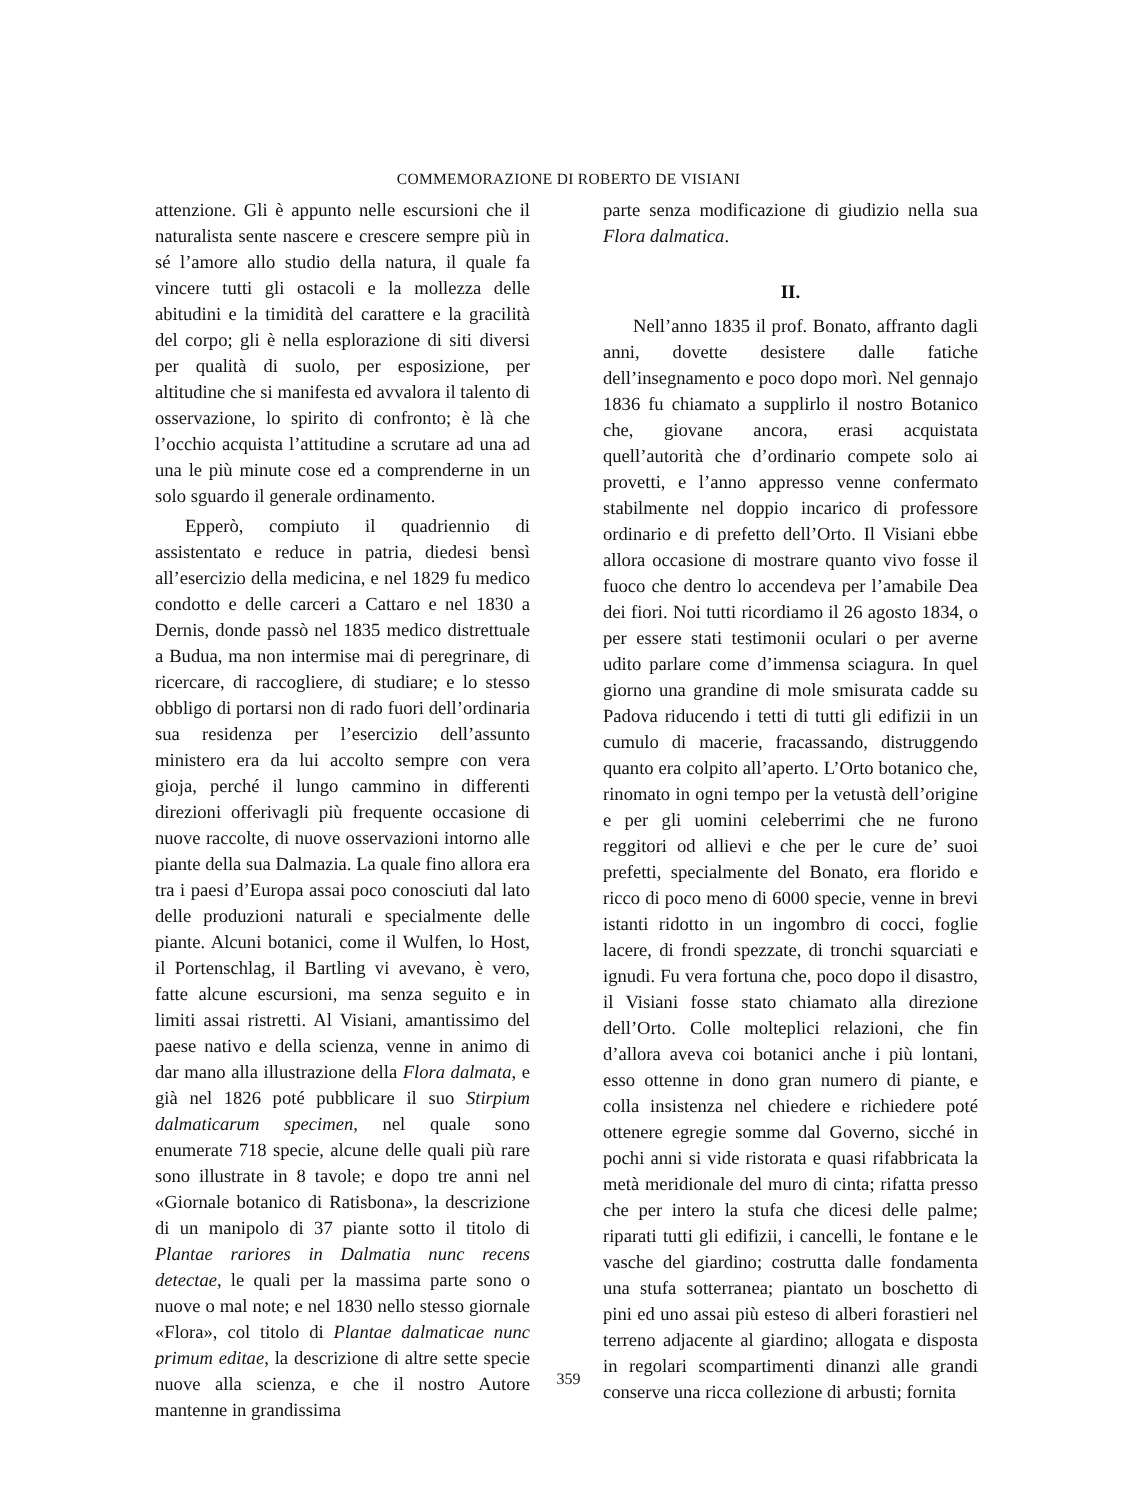COMMEMORAZIONE DI ROBERTO DE VISIANI
attenzione. Gli è appunto nelle escursioni che il naturalista sente nascere e crescere sempre più in sé l’amore allo studio della natura, il quale fa vincere tutti gli ostacoli e la mollezza delle abitudini e la timidità del carattere e la gracilità del corpo; gli è nella esplorazione di siti diversi per qualità di suolo, per esposizione, per altitudine che si manifesta ed avvalora il talento di osservazione, lo spirito di confronto; è là che l’occhio acquista l’attitudine a scrutare ad una ad una le più minute cose ed a comprenderne in un solo sguardo il generale ordinamento.
Epperò, compiuto il quadriennio di assistentato e reduce in patria, diedesi bensì all’esercizio della medicina, e nel 1829 fu medico condotto e delle carceri a Cattaro e nel 1830 a Dernis, donde passò nel 1835 medico distrettuale a Budua, ma non intermise mai di peregrinare, di ricercare, di raccogliere, di studiare; e lo stesso obbligo di portarsi non di rado fuori dell’ordinaria sua residenza per l’esercizio dell’assunto ministero era da lui accolto sempre con vera gioja, perché il lungo cammino in differenti direzioni offerivagli più frequente occasione di nuove raccolte, di nuove osservazioni intorno alle piante della sua Dalmazia. La quale fino allora era tra i paesi d’Europa assai poco conosciuti dal lato delle produzioni naturali e specialmente delle piante. Alcuni botanici, come il Wulfen, lo Host, il Portenschlag, il Bartling vi avevano, è vero, fatte alcune escursioni, ma senza seguito e in limiti assai ristretti. Al Visiani, amantissimo del paese nativo e della scienza, venne in animo di dar mano alla illustrazione della Flora dalmata, e già nel 1826 poté pubblicare il suo Stirpium dalmaticarum specimen, nel quale sono enumerate 718 specie, alcune delle quali più rare sono illustrate in 8 tavole; e dopo tre anni nel «Giornale botanico di Ratisbona», la descrizione di un manipolo di 37 piante sotto il titolo di Plantae rariores in Dalmatia nunc recens detectae, le quali per la massima parte sono o nuove o mal note; e nel 1830 nello stesso giornale «Flora», col titolo di Plantae dalmaticae nunc primum editae, la descrizione di altre sette specie nuove alla scienza, e che il nostro Autore mantenne in grandissima
parte senza modificazione di giudizio nella sua Flora dalmatica.
II.
Nell’anno 1835 il prof. Bonato, affranto dagli anni, dovette desistere dalle fatiche dell’insegnamento e poco dopo morì. Nel gennajo 1836 fu chiamato a supplirlo il nostro Botanico che, giovane ancora, erasi acquistata quell’autorità che d’ordinario compete solo ai provetti, e l’anno appresso venne confermato stabilmente nel doppio incarico di professore ordinario e di prefetto dell’Orto. Il Visiani ebbe allora occasione di mostrare quanto vivo fosse il fuoco che dentro lo accendeva per l’amabile Dea dei fiori. Noi tutti ricordiamo il 26 agosto 1834, o per essere stati testimonii oculari o per averne udito parlare come d’immensa sciagura. In quel giorno una grandine di mole smisurata cadde su Padova riducendo i tetti di tutti gli edifizii in un cumulo di macerie, fracassando, distruggendo quanto era colpito all’aperto. L’Orto botanico che, rinomato in ogni tempo per la vetustà dell’origine e per gli uomini celeberrimi che ne furono reggitori od allievi e che per le cure de’ suoi prefetti, specialmente del Bonato, era florido e ricco di poco meno di 6000 specie, venne in brevi istanti ridotto in un ingombro di cocci, foglie lacere, di frondi spezzate, di tronchi squarciati e ignudi. Fu vera fortuna che, poco dopo il disastro, il Visiani fosse stato chiamato alla direzione dell’Orto. Colle molteplici relazioni, che fin d’allora aveva coi botanici anche i più lontani, esso ottenne in dono gran numero di piante, e colla insistenza nel chiedere e richiedere poté ottenere egregie somme dal Governo, sicché in pochi anni si vide ristorata e quasi rifabbricata la metà meridionale del muro di cinta; rifatta presso che per intero la stufa che dicesi delle palme; riparati tutti gli edifizii, i cancelli, le fontane e le vasche del giardino; costrutta dalle fondamenta una stufa sotterranea; piantato un boschetto di pini ed uno assai più esteso di alberi forastieri nel terreno adjacente al giardino; allogata e disposta in regolari scompartimenti dinanzi alle grandi conserve una ricca collezione di arbusti; fornita
359